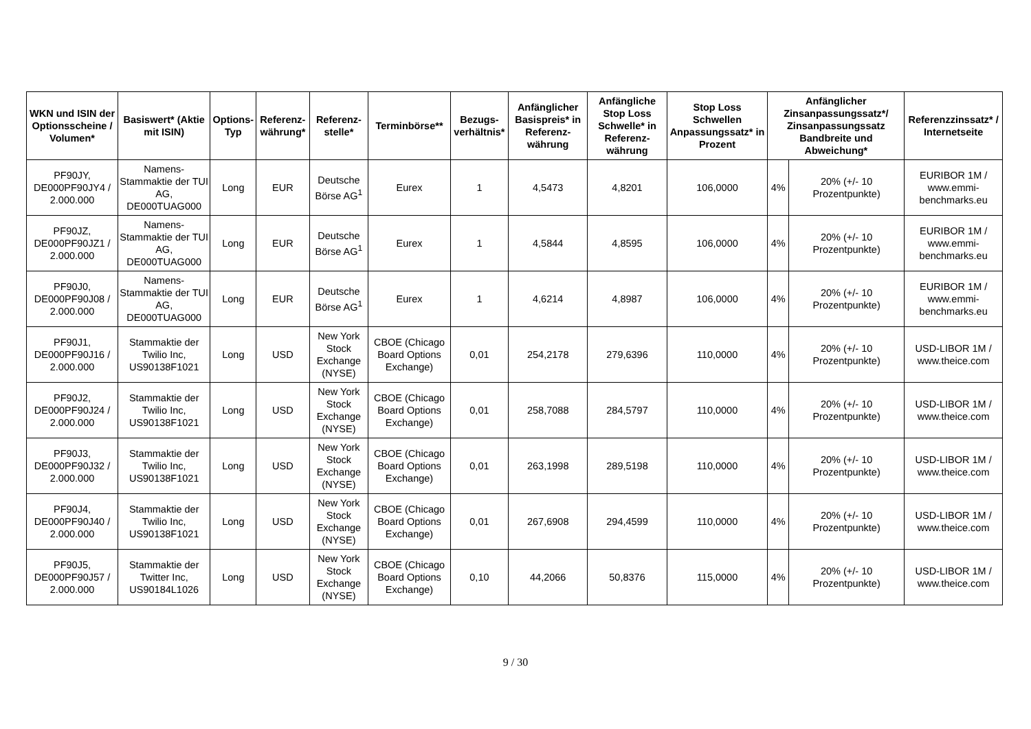| WKN und ISIN der Optionsscheine / Volumen* | Basiswert* (Aktie mit ISIN) | Options-Typ | Referenz-währung* | Referenz-stelle* | Terminbörse** | Bezugs-verhältnis* | Anfänglicher Basispreis* in Referenz-währung | Anfängliche Stop Loss Schwelle* in Referenz-währung | Stop Loss Schwellen Anpassungssatz* in Prozent | Anfänglicher Zinsanpassungssatz*/ Zinsanpassungssatz Bandbreite und Abweichung* | | Referenzzinssatz* / Internetseite |
| --- | --- | --- | --- | --- | --- | --- | --- | --- | --- | --- | --- | --- |
| PF90JY, DE000PF90JY4 / 2.000.000 | Namens-Stammaktie der TUI AG, DE000TUAG000 | Long | EUR | Deutsche Börse AG<sup>1</sup> | Eurex | 1 | 4,5473 | 4,8201 | 106,0000 | 4% | 20% (+/- 10 Prozentpunkte) | EURIBOR 1M / www.emmi-benchmarks.eu |
| PF90JZ, DE000PF90JZ1 / 2.000.000 | Namens-Stammaktie der TUI AG, DE000TUAG000 | Long | EUR | Deutsche Börse AG<sup>1</sup> | Eurex | 1 | 4,5844 | 4,8595 | 106,0000 | 4% | 20% (+/- 10 Prozentpunkte) | EURIBOR 1M / www.emmi-benchmarks.eu |
| PF90J0, DE000PF90J08 / 2.000.000 | Namens-Stammaktie der TUI AG, DE000TUAG000 | Long | EUR | Deutsche Börse AG<sup>1</sup> | Eurex | 1 | 4,6214 | 4,8987 | 106,0000 | 4% | 20% (+/- 10 Prozentpunkte) | EURIBOR 1M / www.emmi-benchmarks.eu |
| PF90J1, DE000PF90J16 / 2.000.000 | Stammaktie der Twilio Inc, US90138F1021 | Long | USD | New York Stock Exchange (NYSE) | CBOE (Chicago Board Options Exchange) | 0,01 | 254,2178 | 279,6396 | 110,0000 | 4% | 20% (+/- 10 Prozentpunkte) | USD-LIBOR 1M / www.theice.com |
| PF90J2, DE000PF90J24 / 2.000.000 | Stammaktie der Twilio Inc, US90138F1021 | Long | USD | New York Stock Exchange (NYSE) | CBOE (Chicago Board Options Exchange) | 0,01 | 258,7088 | 284,5797 | 110,0000 | 4% | 20% (+/- 10 Prozentpunkte) | USD-LIBOR 1M / www.theice.com |
| PF90J3, DE000PF90J32 / 2.000.000 | Stammaktie der Twilio Inc, US90138F1021 | Long | USD | New York Stock Exchange (NYSE) | CBOE (Chicago Board Options Exchange) | 0,01 | 263,1998 | 289,5198 | 110,0000 | 4% | 20% (+/- 10 Prozentpunkte) | USD-LIBOR 1M / www.theice.com |
| PF90J4, DE000PF90J40 / 2.000.000 | Stammaktie der Twilio Inc, US90138F1021 | Long | USD | New York Stock Exchange (NYSE) | CBOE (Chicago Board Options Exchange) | 0,01 | 267,6908 | 294,4599 | 110,0000 | 4% | 20% (+/- 10 Prozentpunkte) | USD-LIBOR 1M / www.theice.com |
| PF90J5, DE000PF90J57 / 2.000.000 | Stammaktie der Twitter Inc, US90184L1026 | Long | USD | New York Stock Exchange (NYSE) | CBOE (Chicago Board Options Exchange) | 0,10 | 44,2066 | 50,8376 | 115,0000 | 4% | 20% (+/- 10 Prozentpunkte) | USD-LIBOR 1M / www.theice.com |
9 / 30